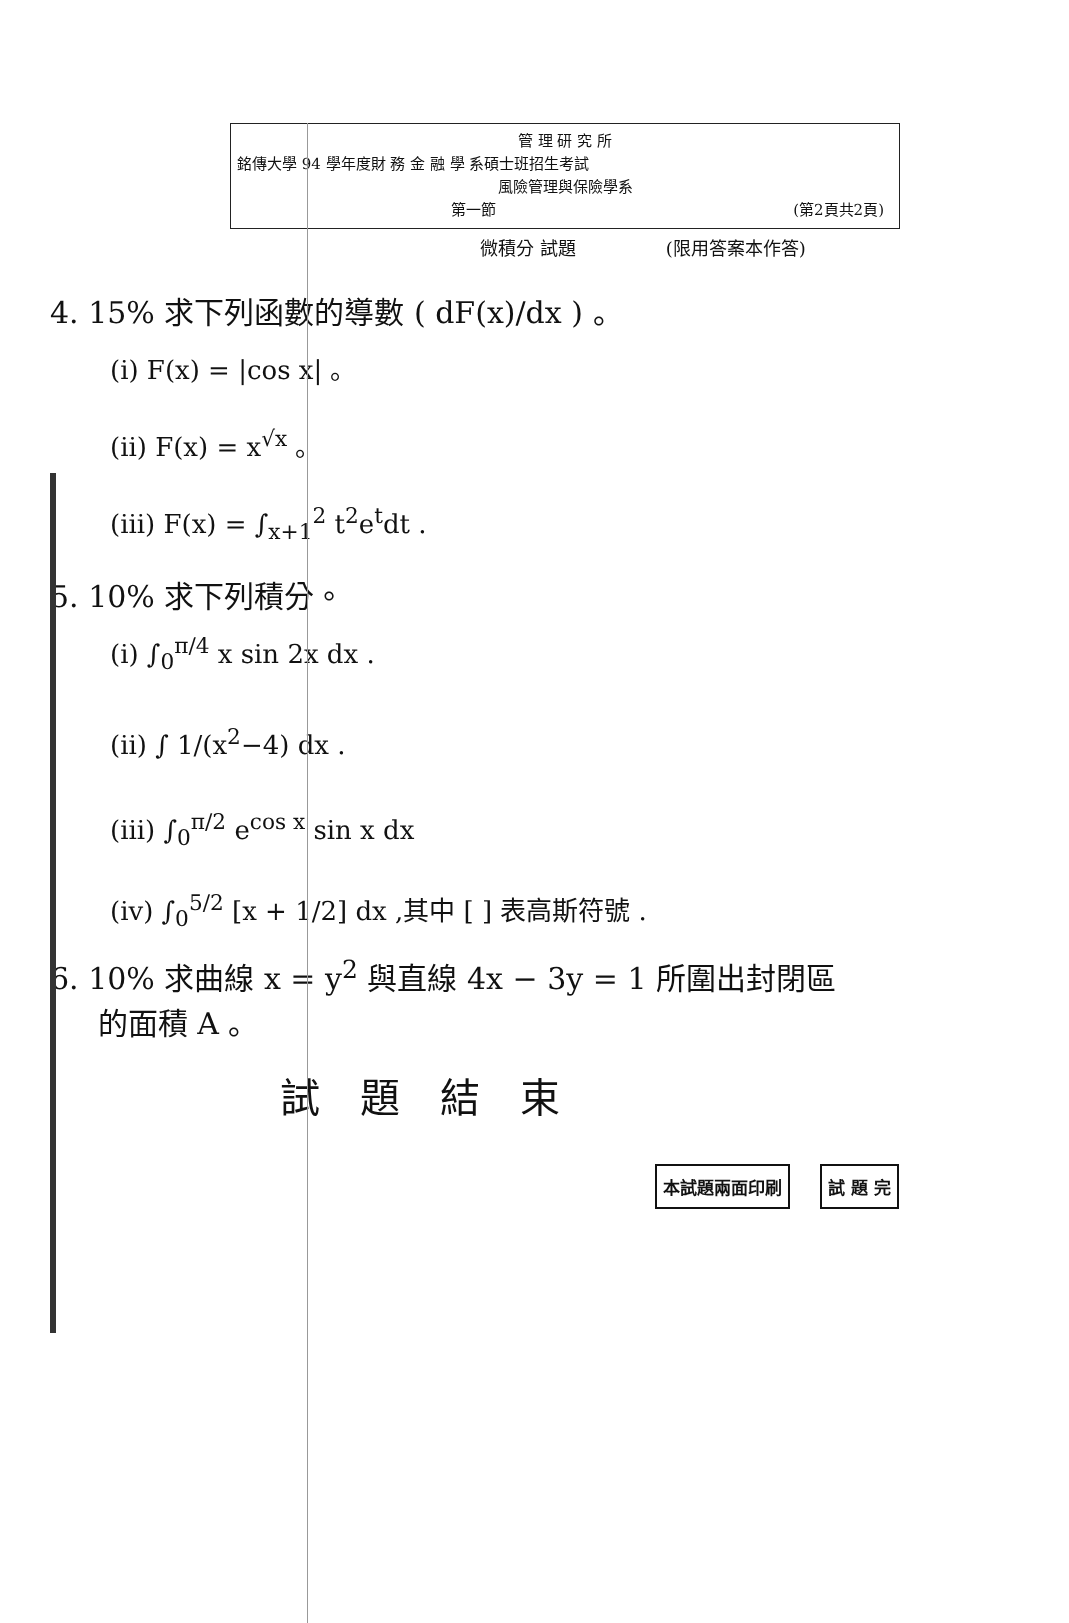管 理 研 究 所
銘傳大學 94 學年度財 務 金 融 學 系碩士班招生考試
風險管理與保險學系
第一節 (第2頁共2頁)
微積分 試題 (限用答案本作答)
4. 15% 求下列函數的導數 ( dF(x)/dx ) 。
(i) F(x) = |cos x| 。
(ii) F(x) = x<sup>√x</sup> 。
(iii) F(x) = ∫<sub>x+1</sub><sup>2</sup> t<sup>2</sup>e<sup>t</sup>dt .
5. 10% 求下列積分。
(i) ∫<sub>0</sub><sup>π/4</sup> x sin 2x dx .
(ii) ∫ 1/(x<sup>2</sup>−4) dx .
(iii) ∫<sub>0</sub><sup>π/2</sup> e<sup>cos x</sup> sin x dx
(iv) ∫<sub>0</sub><sup>5/2</sup> [x + 1/2] dx ,其中 [ ] 表高斯符號 .
6. 10% 求曲線 x = y<sup>2</sup> 與直線 4x − 3y = 1 所圍出封閉區
的面積 A 。
試題結束
本試題兩面印刷 試 題 完